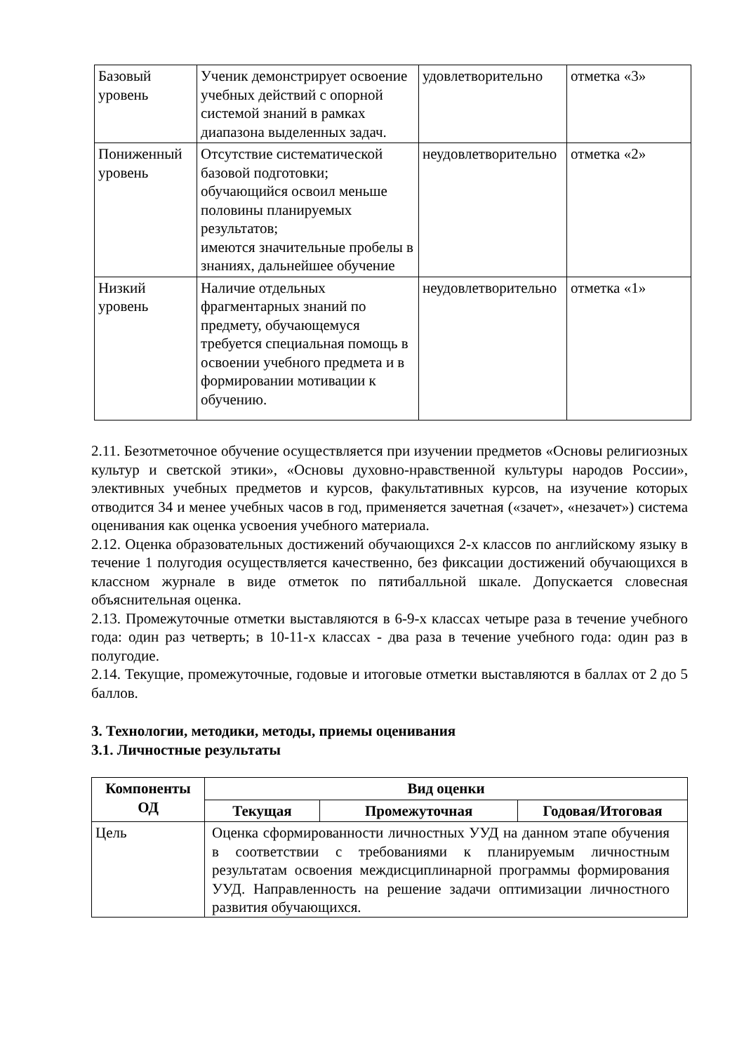| Базовый уровень | Ученик демонстрирует освоение учебных действий с опорной системой знаний в рамках диапазона выделенных задач. | удовлетворительно | отметка «3» |
| Пониженный уровень | Отсутствие систематической базовой подготовки; обучающийся освоил меньше половины планируемых результатов; имеются значительные пробелы в знаниях, дальнейшее обучение | неудовлетворительно | отметка «2» |
| Низкий уровень | Наличие отдельных фрагментарных знаний по предмету, обучающемуся требуется специальная помощь в освоении учебного предмета и в формировании мотивации к обучению. | неудовлетворительно | отметка «1» |
2.11. Безотметочное обучение осуществляется при изучении предметов «Основы религиозных культур и светской этики», «Основы духовно-нравственной культуры народов России», элективных учебных предметов и курсов, факультативных курсов, на изучение которых отводится 34 и менее учебных часов в год, применяется зачетная («зачет», «незачет») система оценивания как оценка усвоения учебного материала.
2.12. Оценка образовательных достижений обучающихся 2-х классов по английскому языку в течение 1 полугодия осуществляется качественно, без фиксации достижений обучающихся в классном журнале в виде отметок по пятибалльной шкале. Допускается словесная объяснительная оценка.
2.13. Промежуточные отметки выставляются в 6-9-х классах четыре раза в течение учебного года: один раз четверть; в 10-11-х классах - два раза в течение учебного года: один раз в полугодие.
2.14. Текущие, промежуточные, годовые и итоговые отметки выставляются в баллах от 2 до 5 баллов.
3. Технологии, методики, методы, приемы оценивания
3.1. Личностные результаты
| Компоненты ОД | Вид оценки | | |
| --- | --- | --- | --- |
| | Текущая | Промежуточная | Годовая/Итоговая |
| Цель | Оценка сформированности личностных УУД на данном этапе обучения в соответствии с требованиями к планируемым личностным результатам освоения междисциплинарной программы формирования УУД. Направленность на решение задачи оптимизации личностного развития обучающихся. | | |